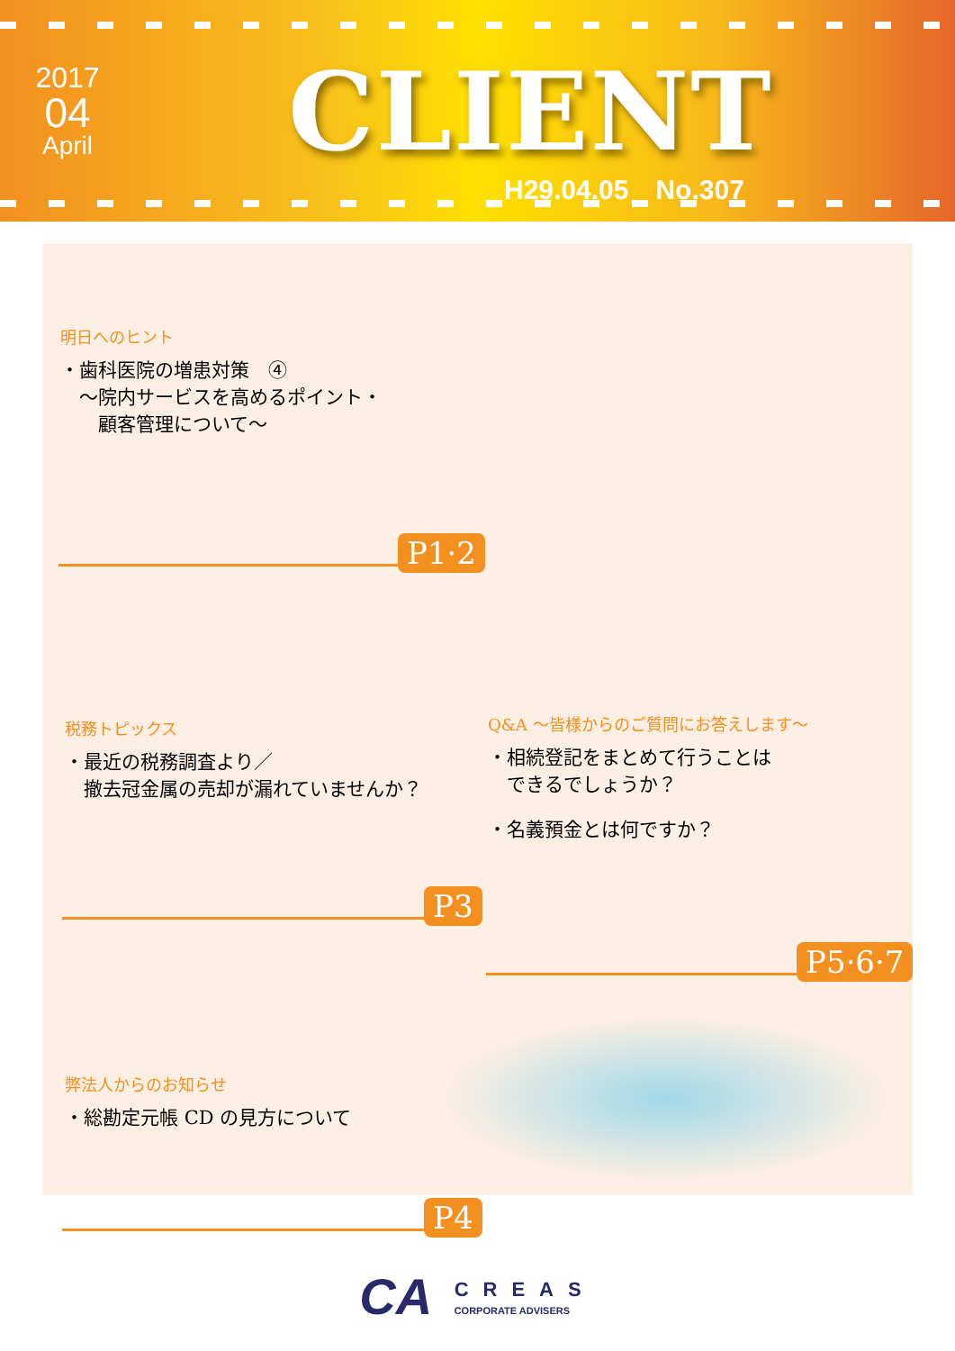2017
04
April
CLIENT
H29.04.05　No.307
明日へのヒント
・歯科医院の増患対策　④
　〜院内サービスを高めるポイント・
　　顧客管理について〜
P1·2
税務トピックス
・最近の税務調査より／
　撤去冠金属の売却が漏れていませんか？
P3
Q&A 〜皆様からのご質問にお答えします〜
・相続登記をまとめて行うことは
　できるでしょうか？
・名義預金とは何ですか？
P5·6·7
弊法人からのお知らせ
・総勘定元帳 CD の見方について
P4
CA CREAS
CORPORATE ADVISERS